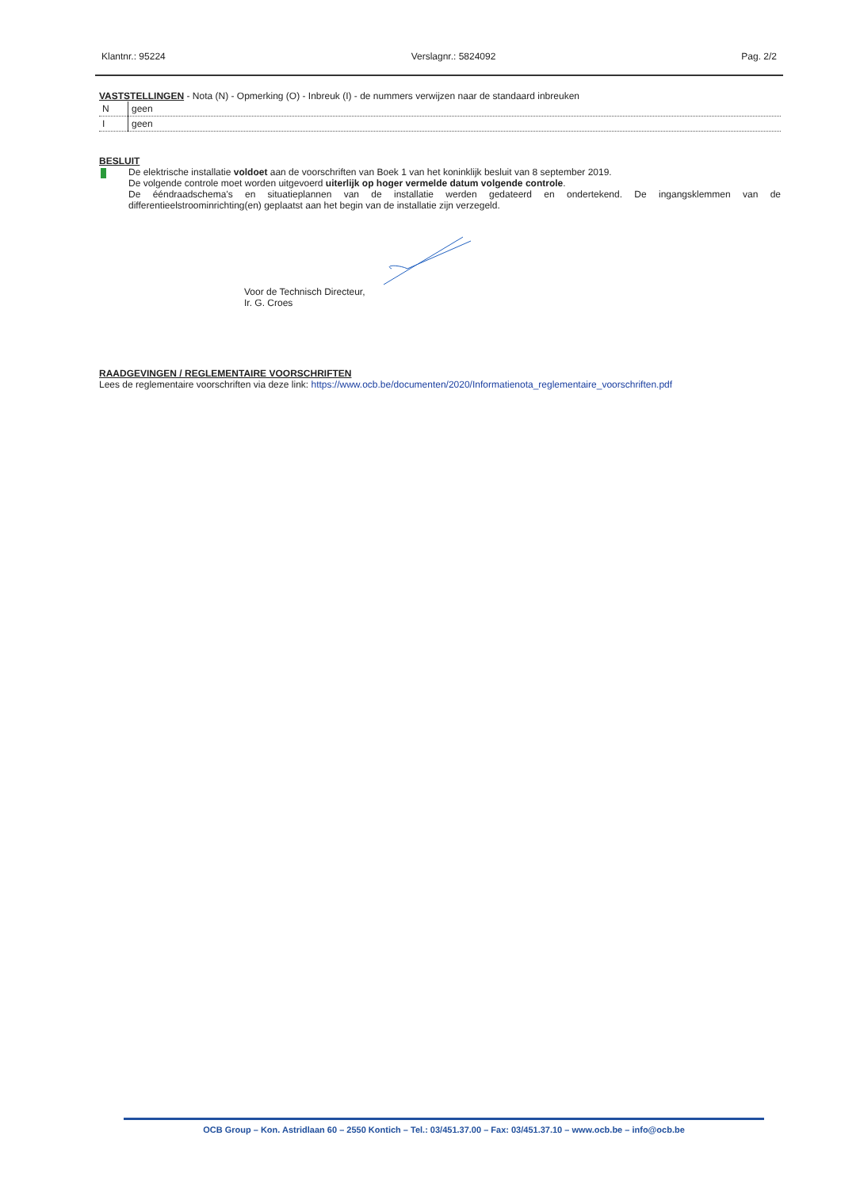Klantnr.: 95224 Verslagnr.: 5824092 Pag. 2/2
VASTSTELLINGEN - Nota (N) - Opmerking (O) - Inbreuk (I) - de nummers verwijzen naar de standaard inbreuken
| N | geen |
| I | geen |
BESLUIT
De elektrische installatie voldoet aan de voorschriften van Boek 1 van het koninklijk besluit van 8 september 2019.
De volgende controle moet worden uitgevoerd uiterlijk op hoger vermelde datum volgende controle.
De ééndraadschema's en situatieplannen van de installatie werden gedateerd en ondertekend. De ingangsklemmen van de differentieelstroominrichting(en) geplaatst aan het begin van de installatie zijn verzegeld.
Voor de Technisch Directeur,
Ir. G. Croes
RAADGEVINGEN / REGLEMENTAIRE VOORSCHRIFTEN
Lees de reglementaire voorschriften via deze link: https://www.ocb.be/documenten/2020/Informatienota_reglementaire_voorschriften.pdf
OCB Group – Kon. Astridlaan 60 – 2550 Kontich – Tel.: 03/451.37.00 – Fax: 03/451.37.10 – www.ocb.be – info@ocb.be